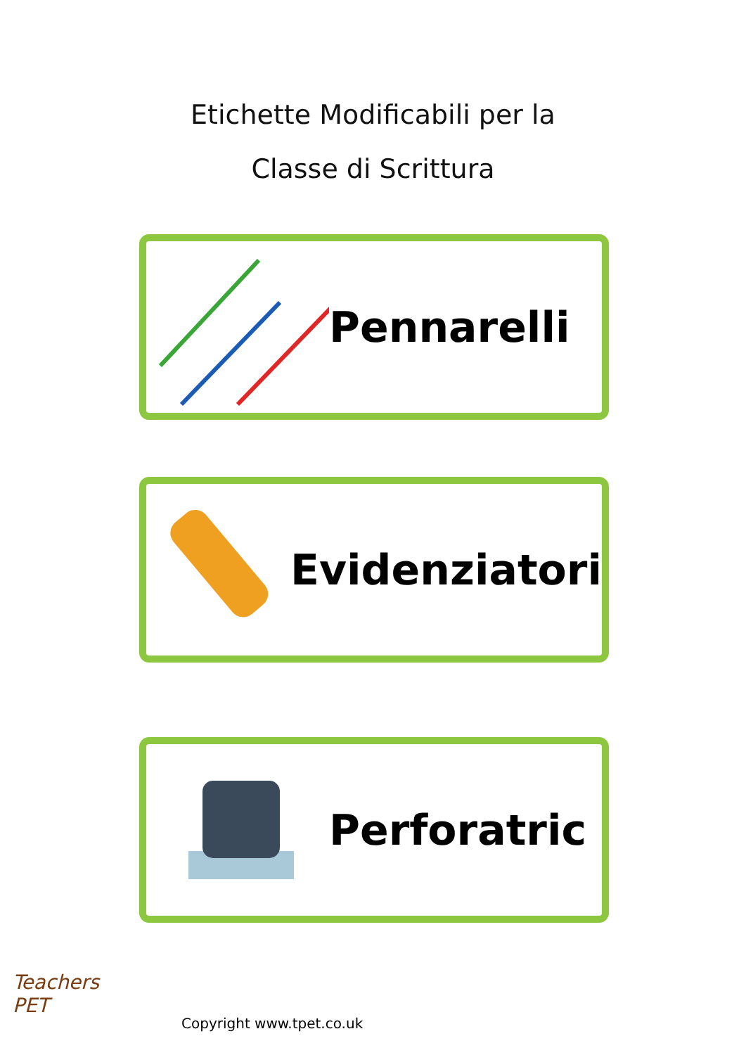Etichette Modificabili per la
Classe di Scrittura
Pennarelli
Evidenziatori
Perforatric
Teachers
PET
Copyright www.tpet.co.uk